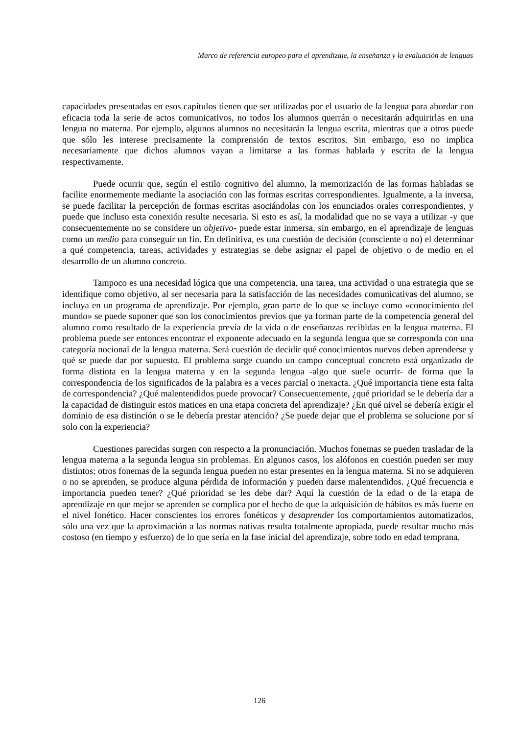Marco de referencia europeo para el aprendizaje, la enseñanza y la evaluación de lenguas
capacidades presentadas en esos capítulos tienen que ser utilizadas por el usuario de la lengua para abordar con eficacia toda la serie de actos comunicativos, no todos los alumnos querrán o necesitarán adquirirlas en una lengua no materna. Por ejemplo, algunos alumnos no necesitarán la lengua escrita, mientras que a otros puede que sólo les interese precisamente la comprensión de textos escritos. Sin embargo, eso no implica necesariamente que dichos alumnos vayan a limitarse a las formas hablada y escrita de la lengua respectivamente.
Puede ocurrir que, según el estilo cognitivo del alumno, la memorización de las formas habladas se facilite enormemente mediante la asociación con las formas escritas correspondientes. Igualmente, a la inversa, se puede facilitar la percepción de formas escritas asociándolas con los enunciados orales correspondientes, y puede que incluso esta conexión resulte necesaria. Si esto es así, la modalidad que no se vaya a utilizar -y que consecuentemente no se considere un objetivo- puede estar inmersa, sin embargo, en el aprendizaje de lenguas como un medio para conseguir un fin. En definitiva, es una cuestión de decisión (consciente o no) el determinar a qué competencia, tareas, actividades y estrategias se debe asignar el papel de objetivo o de medio en el desarrollo de un alumno concreto.
Tampoco es una necesidad lógica que una competencia, una tarea, una actividad o una estrategia que se identifique como objetivo, al ser necesaria para la satisfacción de las necesidades comunicativas del alumno, se incluya en un programa de aprendizaje. Por ejemplo, gran parte de lo que se incluye como «conocimiento del mundo» se puede suponer que son los conocimientos previos que ya forman parte de la competencia general del alumno como resultado de la experiencia previa de la vida o de enseñanzas recibidas en la lengua materna. El problema puede ser entonces encontrar el exponente adecuado en la segunda lengua que se corresponda con una categoría nocional de la lengua materna. Será cuestión de decidir qué conocimientos nuevos deben aprenderse y qué se puede dar por supuesto. El problema surge cuando un campo conceptual concreto está organizado de forma distinta en la lengua materna y en la segunda lengua -algo que suele ocurrir- de forma que la correspondencia de los significados de la palabra es a veces parcial o inexacta. ¿Qué importancia tiene esta falta de correspondencia? ¿Qué malentendidos puede provocar? Consecuentemente, ¿qué prioridad se le debería dar a la capacidad de distinguir estos matices en una etapa concreta del aprendizaje? ¿En qué nivel se debería exigir el dominio de esa distinción o se le debería prestar atención? ¿Se puede dejar que el problema se solucione por sí solo con la experiencia?
Cuestiones parecidas surgen con respecto a la pronunciación. Muchos fonemas se pueden trasladar de la lengua materna a la segunda lengua sin problemas. En algunos casos, los alófonos en cuestión pueden ser muy distintos; otros fonemas de la segunda lengua pueden no estar presentes en la lengua materna. Si no se adquieren o no se aprenden, se produce alguna pérdida de información y pueden darse malentendidos. ¿Qué frecuencia e importancia pueden tener? ¿Qué prioridad se les debe dar? Aquí la cuestión de la edad o de la etapa de aprendizaje en que mejor se aprenden se complica por el hecho de que la adquisición de hábitos es más fuerte en el nivel fonético. Hacer conscientes los errores fonéticos y desaprender los comportamientos automatizados, sólo una vez que la aproximación a las normas nativas resulta totalmente apropiada, puede resultar mucho más costoso (en tiempo y esfuerzo) de lo que sería en la fase inicial del aprendizaje, sobre todo en edad temprana.
126